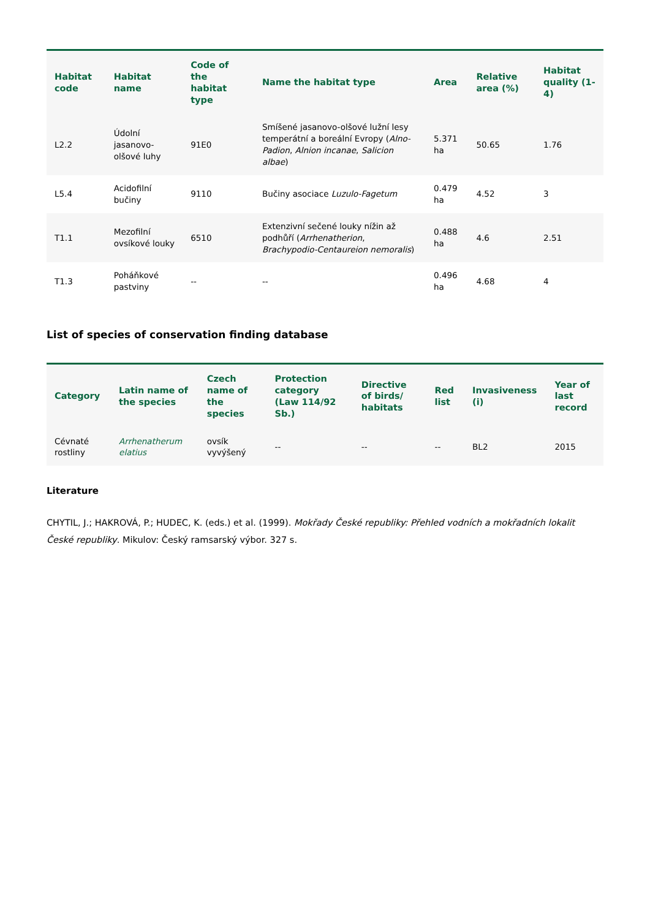| Habitat code | Habitat name | Code of the habitat type | Name the habitat type | Area | Relative area (%) | Habitat quality (1-4) |
| --- | --- | --- | --- | --- | --- | --- |
| L2.2 | Údolní jasanovo-olšové luhy | 91E0 | Smíšené jasanovo-olšové lužní lesy temperátní a boreální Evropy ( Alno-Padion , Alnion incanae , Salicion albae ) | 5.371 ha | 50.65 | 1.76 |
| L5.4 | Acidofilní bučiny | 9110 | Bučiny asociace Luzulo-Fagetum | 0.479 ha | 4.52 | 3 |
| T1.1 | Mezofilní ovsíkové louky | 6510 | Extenzivní sečené louky nížin až podhůří ( Arrhenatherion , Brachypodio-Centaureion nemoralis ) | 0.488 ha | 4.6 | 2.51 |
| T1.3 | Poháňkové pastviny | -- | -- | 0.496 ha | 4.68 | 4 |
List of species of conservation finding database
| Category | Latin name of the species | Czech name of the species | Protection category (Law 114/92 Sb.) | Directive of birds/ habitats | Red list | Invasiveness (i) | Year of last record |
| --- | --- | --- | --- | --- | --- | --- | --- |
| Cévnaté rostliny | Arrhenatherum elatius | ovsík vyvýšený | -- | -- | -- | BL2 | 2015 |
Literature
CHYTIL, J.; HAKROVÁ, P.; HUDEC, K. (eds.) et al. (1999). Mokřady České republiky: Přehled vodních a mokřadních lokalit České republiky. Mikulov: Český ramsarský výbor. 327 s.